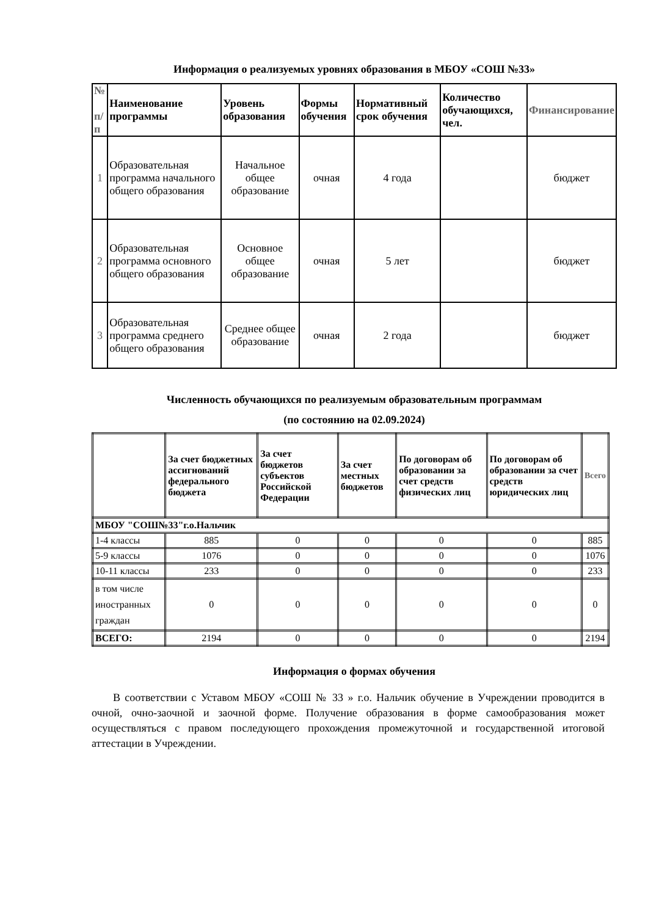Информация о реализуемых уровнях образования в МБОУ «СОШ №33»
| № п/п | Наименование программы | Уровень образования | Формы обучения | Нормативный срок обучения | Количество обучающихся, чел. | Финансирование |
| --- | --- | --- | --- | --- | --- | --- |
| 1 | Образовательная программа начального общего образования | Начальное общее образование | очная | 4 года | | бюджет |
| 2 | Образовательная программа основного общего образования | Основное общее образование | очная | 5 лет | | бюджет |
| 3 | Образовательная программа среднего общего образования | Среднее общее образование | очная | 2 года | | бюджет |
Численность обучающихся по реализуемым образовательным программам
(по состоянию на 02.09.2024)
| | За счет бюджетных ассигнований федерального бюджета | За счет бюджетов субъектов Российской Федерации | За счет местных бюджетов | По договорам об образовании за счет средств физических лиц | По договорам об образовании за счет средств юридических лиц | Всего |
| --- | --- | --- | --- | --- | --- | --- |
| МБОУ "СОШ№33"г.о.Нальчик | | | | | | |
| 1-4 классы | 885 | 0 | 0 | 0 | 0 | 885 |
| 5-9 классы | 1076 | 0 | 0 | 0 | 0 | 1076 |
| 10-11 классы | 233 | 0 | 0 | 0 | 0 | 233 |
| в том числе иностранных граждан | 0 | 0 | 0 | 0 | 0 | 0 |
| ВСЕГО: | 2194 | 0 | 0 | 0 | 0 | 2194 |
Информация о формах обучения
В соответствии с Уставом МБОУ «СОШ № 33 » г.о. Нальчик обучение в Учреждении проводится в очной, очно-заочной и заочной форме. Получение образования в форме самообразования может осуществляться с правом последующего прохождения промежуточной и государственной итоговой аттестации в Учреждении.